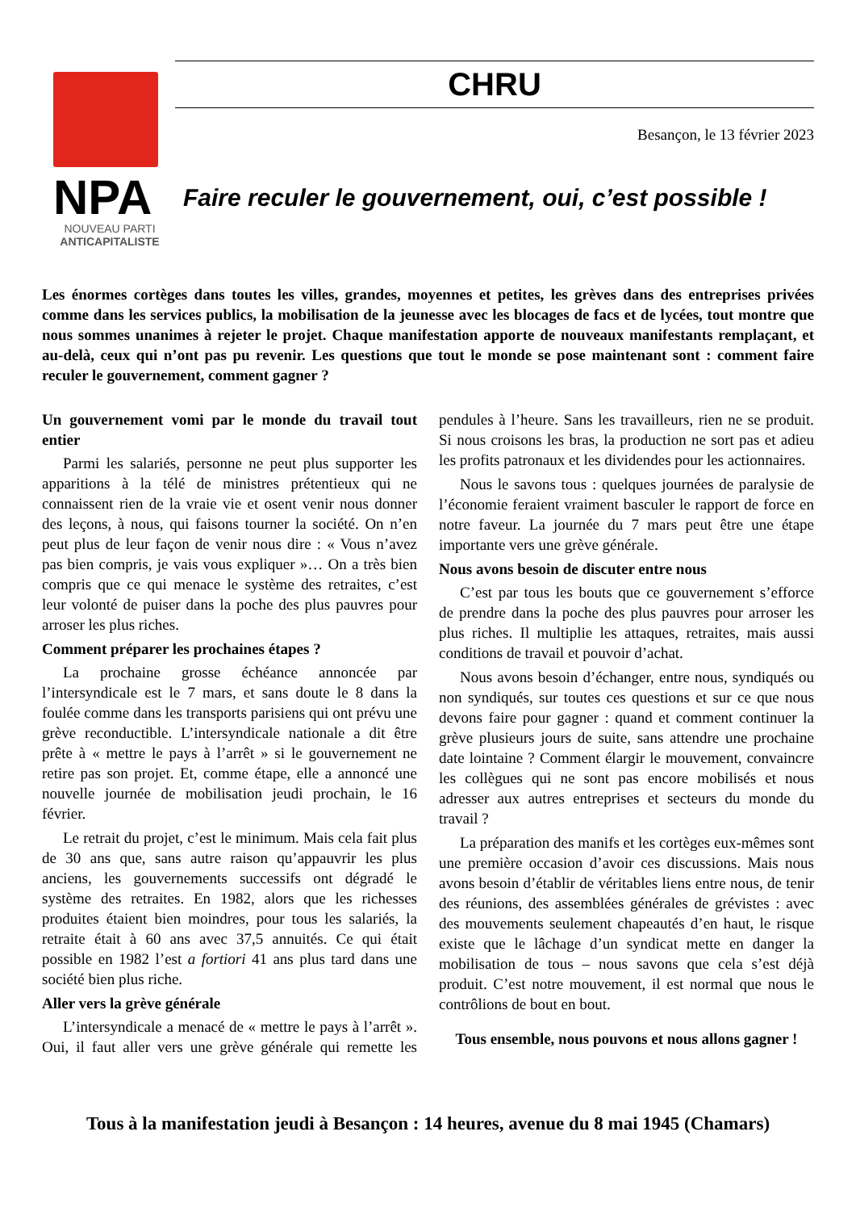NPA
NOUVEAU PARTI
ANTICAPITALISTE
CHRU
Besançon, le 13 février 2023
Faire reculer le gouvernement, oui, c’est possible !
Les énormes cortèges dans toutes les villes, grandes, moyennes et petites, les grèves dans des entreprises privées comme dans les services publics, la mobilisation de la jeunesse avec les blocages de facs et de lycées, tout montre que nous sommes unanimes à rejeter le projet. Chaque manifestation apporte de nouveaux manifestants remplaçant, et au-delà, ceux qui n’ont pas pu revenir. Les questions que tout le monde se pose maintenant sont : comment faire reculer le gouvernement, comment gagner ?
Un gouvernement vomi par le monde du travail tout entier
Parmi les salariés, personne ne peut plus supporter les apparitions à la télé de ministres prétentieux qui ne connaissent rien de la vraie vie et osent venir nous donner des leçons, à nous, qui faisons tourner la société. On n’en peut plus de leur façon de venir nous dire : « Vous n’avez pas bien compris, je vais vous expliquer »… On a très bien compris que ce qui menace le système des retraites, c’est leur volonté de puiser dans la poche des plus pauvres pour arroser les plus riches.
Comment préparer les prochaines étapes ?
La prochaine grosse échéance annoncée par l’intersyndicale est le 7 mars, et sans doute le 8 dans la foulée comme dans les transports parisiens qui ont prévu une grève reconductible. L’intersyndicale nationale a dit être prête à « mettre le pays à l’arrêt » si le gouvernement ne retire pas son projet. Et, comme étape, elle a annoncé une nouvelle journée de mobilisation jeudi prochain, le 16 février.
Le retrait du projet, c’est le minimum. Mais cela fait plus de 30 ans que, sans autre raison qu’appauvrir les plus anciens, les gouvernements successifs ont dégradé le système des retraites. En 1982, alors que les richesses produites étaient bien moindres, pour tous les salariés, la retraite était à 60 ans avec 37,5 annuités. Ce qui était possible en 1982 l’est a fortiori 41 ans plus tard dans une société bien plus riche.
Aller vers la grève générale
L’intersyndicale a menacé de « mettre le pays à l’arrêt ». Oui, il faut aller vers une grève générale qui remette les pendules à l’heure. Sans les travailleurs, rien ne se produit. Si nous croisons les bras, la production ne sort pas et adieu les profits patronaux et les dividendes pour les actionnaires.
Nous le savons tous : quelques journées de paralysie de l’économie feraient vraiment basculer le rapport de force en notre faveur. La journée du 7 mars peut être une étape importante vers une grève générale.
Nous avons besoin de discuter entre nous
C’est par tous les bouts que ce gouvernement s’efforce de prendre dans la poche des plus pauvres pour arroser les plus riches. Il multiplie les attaques, retraites, mais aussi conditions de travail et pouvoir d’achat.
Nous avons besoin d’échanger, entre nous, syndiqués ou non syndiqués, sur toutes ces questions et sur ce que nous devons faire pour gagner : quand et comment continuer la grève plusieurs jours de suite, sans attendre une prochaine date lointaine ? Comment élargir le mouvement, convaincre les collègues qui ne sont pas encore mobilisés et nous adresser aux autres entreprises et secteurs du monde du travail ?
La préparation des manifs et les cortèges eux-mêmes sont une première occasion d’avoir ces discussions. Mais nous avons besoin d’établir de véritables liens entre nous, de tenir des réunions, des assemblées générales de grévistes : avec des mouvements seulement chapeautés d’en haut, le risque existe que le lâchage d’un syndicat mette en danger la mobilisation de tous – nous savons que cela s’est déjà produit. C’est notre mouvement, il est normal que nous le contrôlions de bout en bout.
Tous ensemble, nous pouvons et nous allons gagner !
Tous à la manifestation jeudi à Besançon : 14 heures, avenue du 8 mai 1945 (Chamars)